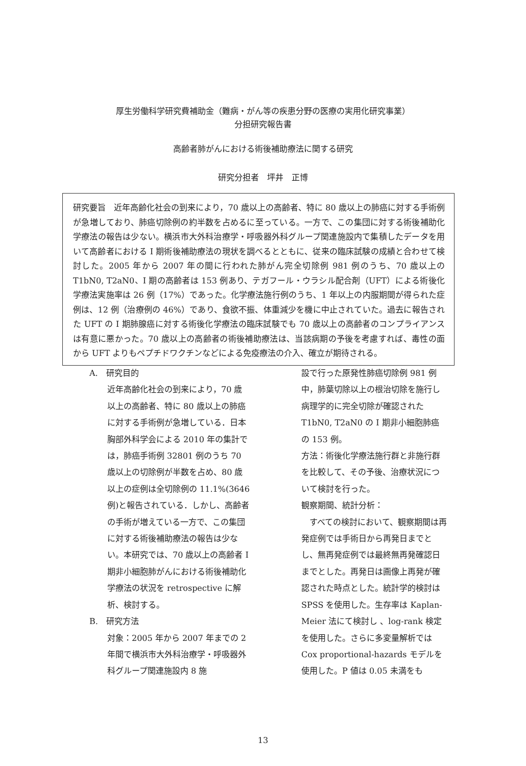厚生労働科学研究費補助金（難病・がん等の疾患分野の医療の実用化研究事業）
分担研究報告書
高齢者肺がんにおける術後補助療法に関する研究
研究分担者　坪井　正博
研究要旨　近年高齢化社会の到来により，70 歳以上の高齢者、特に 80 歳以上の肺癌に対する手術例が急増しており、肺癌切除例の約半数を占めるに至っている。一方で、この集団に対する術後補助化学療法の報告は少ない。横浜市大外科治療学・呼吸器外科グループ関連施設内で集積したデータを用いて高齢者における I 期術後補助療法の現状を調べるとともに、従来の臨床試験の成績と合わせて検討した。2005 年から 2007 年の間に行われた肺がん完全切除例 981 例のうち、70 歳以上の T1bN0, T2aN0、I 期の高齢者は 153 例あり、テガフール・ウラシル配合剤（UFT）による術後化学療法実施率は 26 例（17%）であった。化学療法施行例のうち、1 年以上の内服期間が得られた症例は、12 例（治療例の 46%）であり、食欲不振、体重減少を機に中止されていた。過去に報告された UFT の I 期肺腺癌に対する術後化学療法の臨床試験でも 70 歳以上の高齢者のコンプライアンスは有意に悪かった。70 歳以上の高齢者の術後補助療法は、当該病期の予後を考慮すれば、毒性の面から UFT よりもペプチドワクチンなどによる免疫療法の介入、確立が期待される。
A.　研究目的
近年高齢化社会の到来により，70 歳以上の高齢者、特に 80 歳以上の肺癌に対する手術例が急増している．日本胸部外科学会による 2010 年の集計では，肺癌手術例 32801 例のうち 70 歳以上の切除例が半数を占め、80 歳以上の症例は全切除例の 11.1%(3646 例)と報告されている．しかし、高齢者の手術が増えている一方で、この集団に対する術後補助療法の報告は少ない。本研究では、70 歳以上の高齢者 I 期非小細胞肺がんにおける術後補助化学療法の状況を retrospective に解析、検討する。
B.　研究方法
対象：2005 年から 2007 年までの 2 年間で横浜市大外科治療学・呼吸器外科グループ関連施設内 8 施
設で行った原発性肺癌切除例 981 例中，肺葉切除以上の根治切除を施行し病理学的に完全切除が確認された T1bN0, T2aN0 の I 期非小細胞肺癌の 153 例。
方法：術後化学療法施行群と非施行群を比較して、その予後、治療状況について検討を行った。
観察期間、統計分析：
　すべての検討において、観察期間は再発症例では手術日から再発日までとし、無再発症例では最終無再発確認日までとした。再発日は画像上再発が確認された時点とした。統計学的検討は SPSS を使用した。生存率は Kaplan-Meier 法にて検討し 、log-rank 検定を使用した。さらに多変量解析では Cox proportional-hazards モデルを使用した。P 値は 0.05 未満をも
13